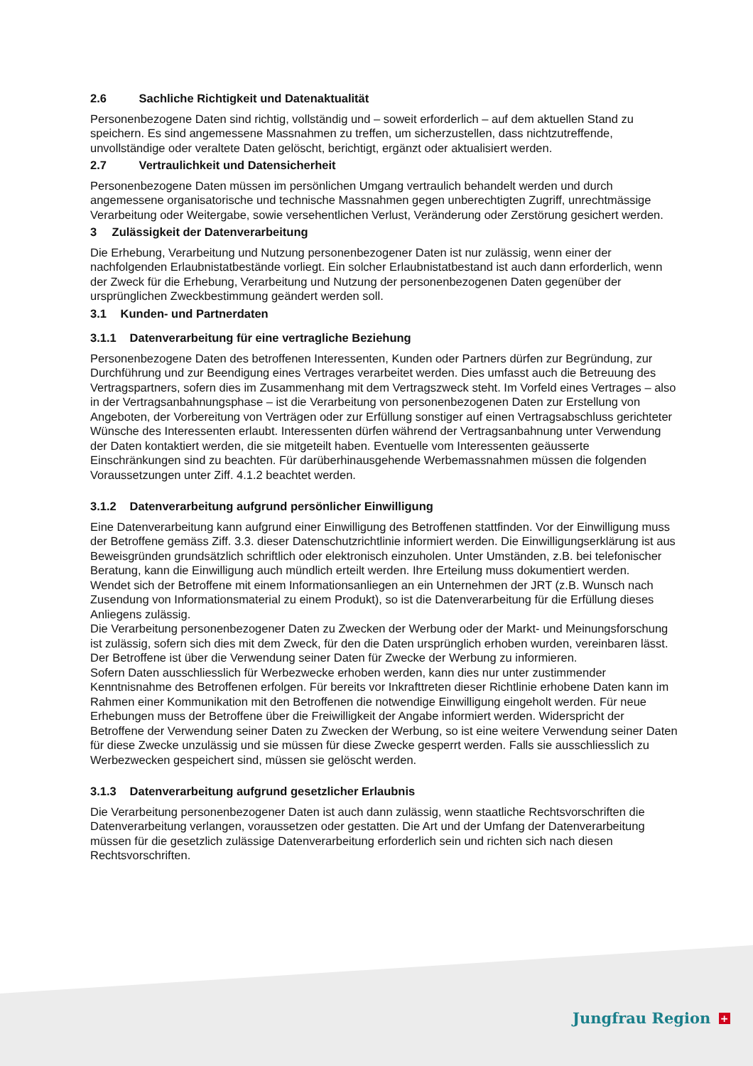2.6 Sachliche Richtigkeit und Datenaktualität
Personenbezogene Daten sind richtig, vollständig und – soweit erforderlich – auf dem aktuellen Stand zu speichern. Es sind angemessene Massnahmen zu treffen, um sicherzustellen, dass nichtzutreffende, unvollständige oder veraltete Daten gelöscht, berichtigt, ergänzt oder aktualisiert werden.
2.7 Vertraulichkeit und Datensicherheit
Personenbezogene Daten müssen im persönlichen Umgang vertraulich behandelt werden und durch angemessene organisatorische und technische Massnahmen gegen unberechtigten Zugriff, unrechtmässige Verarbeitung oder Weitergabe, sowie versehentlichen Verlust, Veränderung oder Zerstörung gesichert werden.
3 Zulässigkeit der Datenverarbeitung
Die Erhebung, Verarbeitung und Nutzung personenbezogener Daten ist nur zulässig, wenn einer der nachfolgenden Erlaubnistatbestände vorliegt. Ein solcher Erlaubnistatbestand ist auch dann erforderlich, wenn der Zweck für die Erhebung, Verarbeitung und Nutzung der personenbezogenen Daten gegenüber der ursprünglichen Zweckbestimmung geändert werden soll.
3.1 Kunden- und Partnerdaten
3.1.1 Datenverarbeitung für eine vertragliche Beziehung
Personenbezogene Daten des betroffenen Interessenten, Kunden oder Partners dürfen zur Begründung, zur Durchführung und zur Beendigung eines Vertrages verarbeitet werden. Dies umfasst auch die Betreuung des Vertragspartners, sofern dies im Zusammenhang mit dem Vertragszweck steht. Im Vorfeld eines Vertrages – also in der Vertragsanbahnungsphase – ist die Verarbeitung von personenbezogenen Daten zur Erstellung von Angeboten, der Vorbereitung von Verträgen oder zur Erfüllung sonstiger auf einen Vertragsabschluss gerichteter Wünsche des Interessenten erlaubt. Interessenten dürfen während der Vertragsanbahnung unter Verwendung der Daten kontaktiert werden, die sie mitgeteilt haben. Eventuelle vom Interessenten geäusserte Einschränkungen sind zu beachten. Für darüberhinausgehende Werbemassnahmen müssen die folgenden Voraussetzungen unter Ziff. 4.1.2 beachtet werden.
3.1.2 Datenverarbeitung aufgrund persönlicher Einwilligung
Eine Datenverarbeitung kann aufgrund einer Einwilligung des Betroffenen stattfinden. Vor der Einwilligung muss der Betroffene gemäss Ziff. 3.3. dieser Datenschutzrichtlinie informiert werden. Die Einwilligungserklärung ist aus Beweisgründen grundsätzlich schriftlich oder elektronisch einzuholen. Unter Umständen, z.B. bei telefonischer Beratung, kann die Einwilligung auch mündlich erteilt werden. Ihre Erteilung muss dokumentiert werden.
Wendet sich der Betroffene mit einem Informationsanliegen an ein Unternehmen der JRT (z.B. Wunsch nach Zusendung von Informationsmaterial zu einem Produkt), so ist die Datenverarbeitung für die Erfüllung dieses Anliegens zulässig.
Die Verarbeitung personenbezogener Daten zu Zwecken der Werbung oder der Markt- und Meinungsforschung ist zulässig, sofern sich dies mit dem Zweck, für den die Daten ursprünglich erhoben wurden, vereinbaren lässt. Der Betroffene ist über die Verwendung seiner Daten für Zwecke der Werbung zu informieren.
Sofern Daten ausschliesslich für Werbezwecke erhoben werden, kann dies nur unter zustimmender Kenntnisnahme des Betroffenen erfolgen. Für bereits vor Inkrafttreten dieser Richtlinie erhobene Daten kann im Rahmen einer Kommunikation mit den Betroffenen die notwendige Einwilligung eingeholt werden. Für neue Erhebungen muss der Betroffene über die Freiwilligkeit der Angabe informiert werden. Widerspricht der Betroffene der Verwendung seiner Daten zu Zwecken der Werbung, so ist eine weitere Verwendung seiner Daten für diese Zwecke unzulässig und sie müssen für diese Zwecke gesperrt werden. Falls sie ausschliesslich zu Werbezwecken gespeichert sind, müssen sie gelöscht werden.
3.1.3 Datenverarbeitung aufgrund gesetzlicher Erlaubnis
Die Verarbeitung personenbezogener Daten ist auch dann zulässig, wenn staatliche Rechtsvorschriften die Datenverarbeitung verlangen, voraussetzen oder gestatten. Die Art und der Umfang der Datenverarbeitung müssen für die gesetzlich zulässige Datenverarbeitung erforderlich sein und richten sich nach diesen Rechtsvorschriften.
Jungfrau Region +